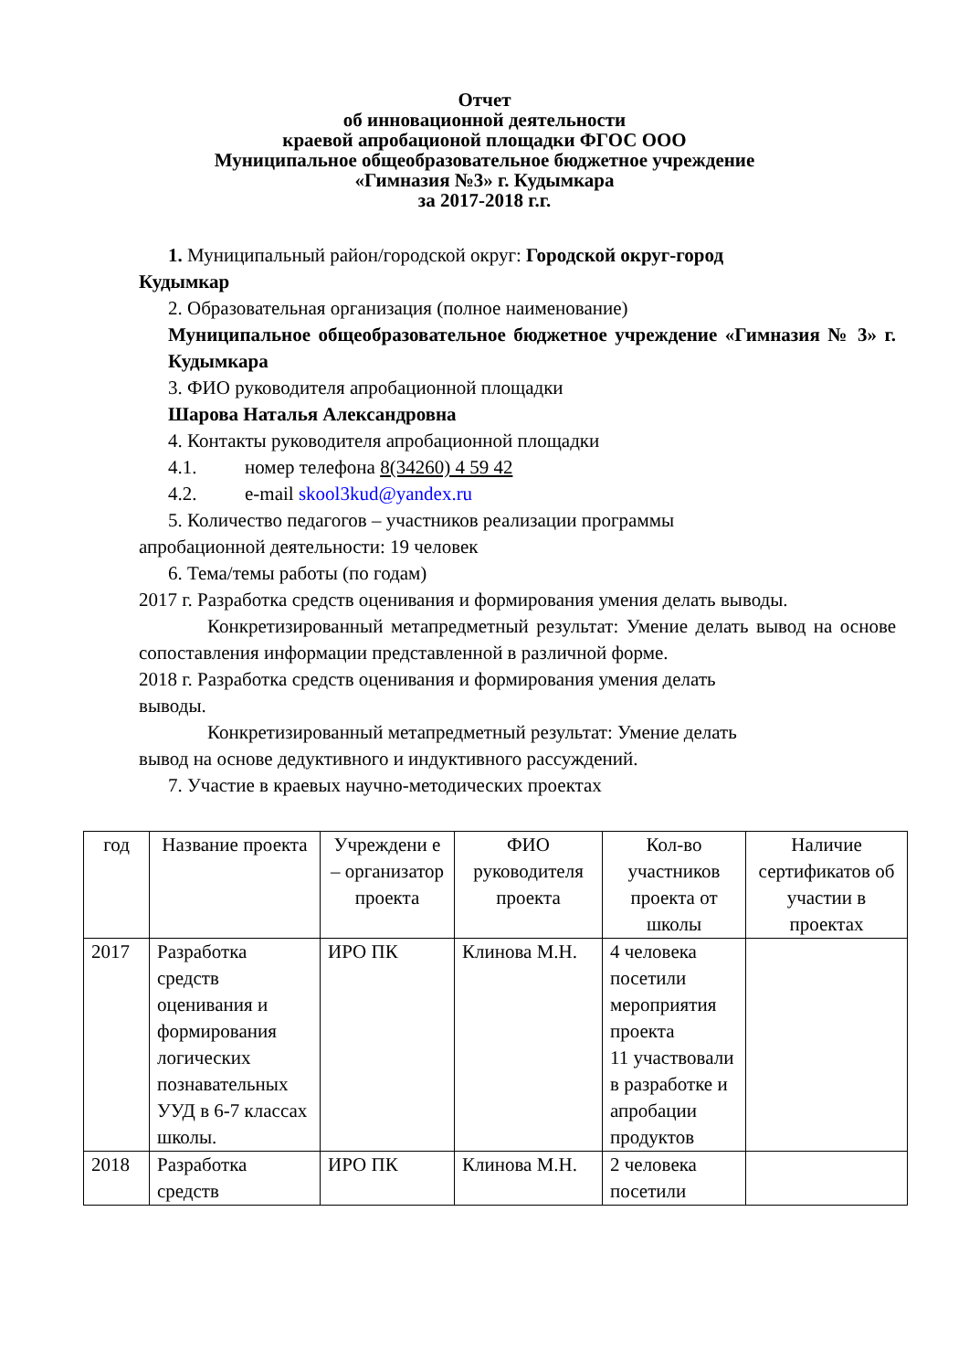Отчет
об инновационной деятельности
краевой апробационой площадки ФГОС ООО
Муниципальное общеобразовательное бюджетное учреждение
«Гимназия №3» г. Кудымкара
за 2017-2018 г.г.
1. Муниципальный район/городской округ: Городской округ-город
Кудымкар
2. Образовательная организация (полное наименование)
Муниципальное общеобразовательное бюджетное учреждение «Гимназия № 3» г. Кудымкара
3. ФИО руководителя апробационной площадки
Шарова Наталья Александровна
4. Контакты руководителя апробационной площадки
4.1. номер телефона 8(34260) 4 59 42
4.2. e-mail skool3kud@yandex.ru
5. Количество педагогов – участников реализации программы
апробационной деятельности: 19 человек
6. Тема/темы работы (по годам)
2017 г. Разработка средств оценивания и формирования умения делать выводы.
Конкретизированный метапредметный результат: Умение делать вывод на основе сопоставления информации представленной в различной форме.
2018 г. Разработка средств оценивания и формирования умения делать
выводы.
Конкретизированный метапредметный результат: Умение делать
вывод на основе дедуктивного и индуктивного рассуждений.
7. Участие в краевых научно-методических проектах
| год | Название проекта | Учреждени е – организатор проекта | ФИО руководителя проекта | Кол-во участников проекта от школы | Наличие сертификатов об участии в проектах |
| --- | --- | --- | --- | --- | --- |
| 2017 | Разработка средств оценивания и формирования логических познавательных УУД в 6-7 классах школы. | ИРО ПК | Клинова М.Н. | 4 человека посетили мероприятия проекта 11 участвовали в разработке и апробации продуктов | |
| 2018 | Разработка средств | ИРО ПК | Клинова М.Н. | 2 человека посетили | |